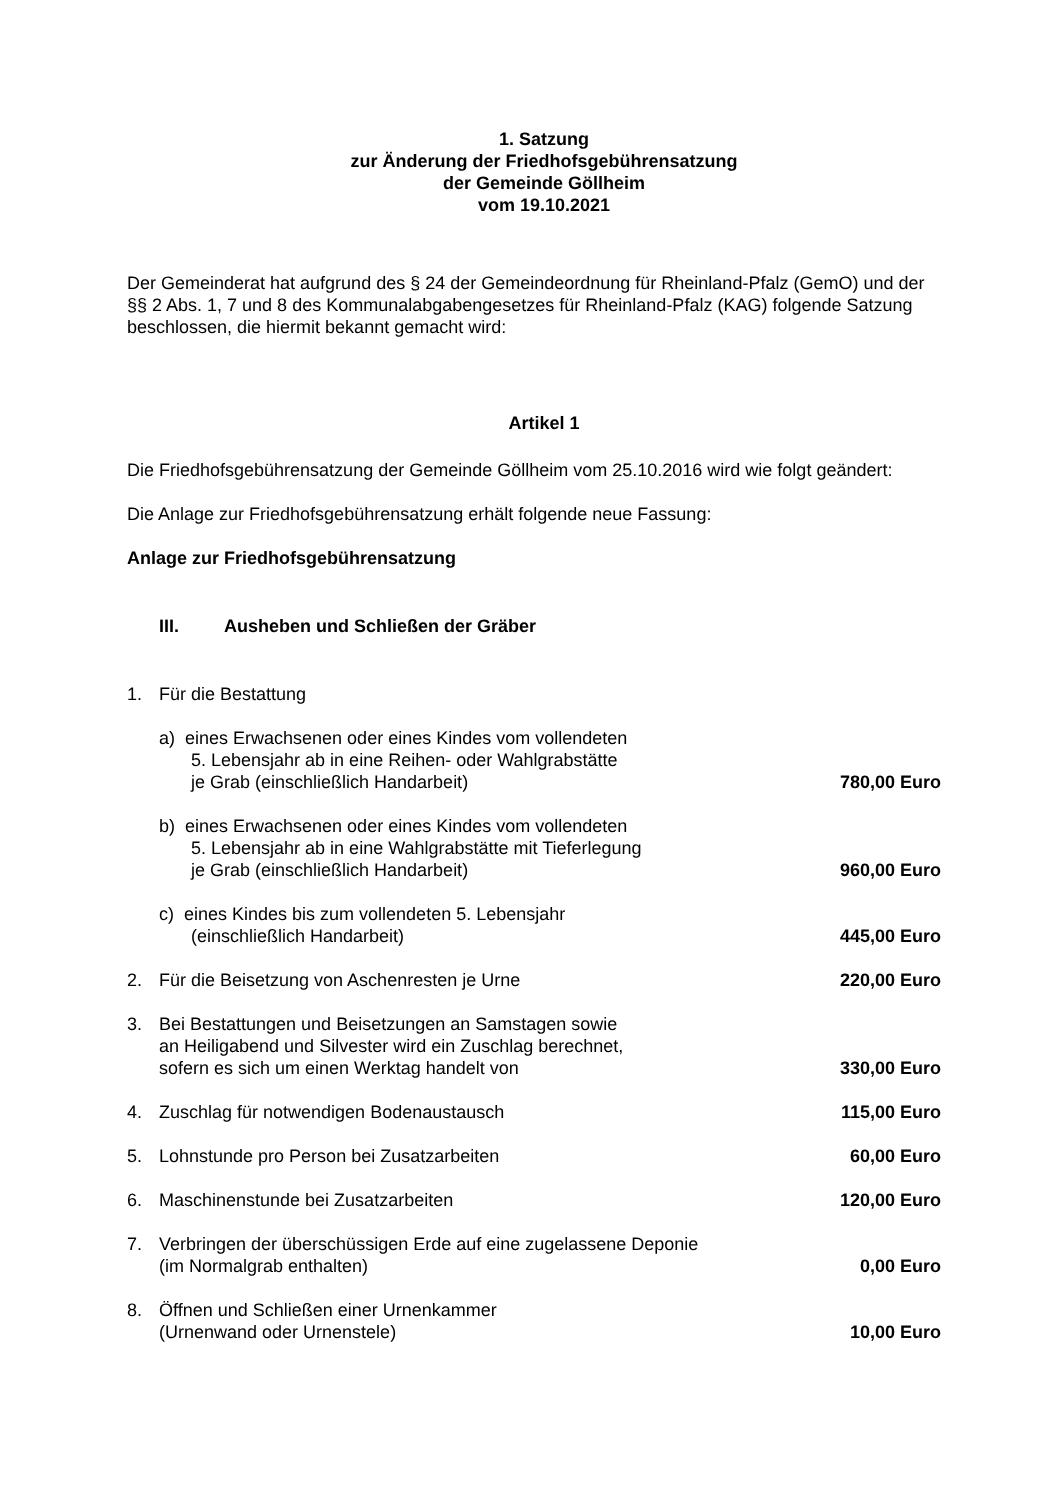1. Satzung
zur Änderung der Friedhofsgebührensatzung
der Gemeinde Göllheim
vom 19.10.2021
Der Gemeinderat hat aufgrund des § 24 der Gemeindeordnung für Rheinland-Pfalz (GemO) und der §§ 2 Abs. 1, 7 und 8 des Kommunalabgabengesetzes für Rheinland-Pfalz (KAG) folgende Satzung beschlossen, die hiermit bekannt gemacht wird:
Artikel 1
Die Friedhofsgebührensatzung der Gemeinde Göllheim vom 25.10.2016 wird wie folgt geändert:
Die Anlage zur Friedhofsgebührensatzung erhält folgende neue Fassung:
Anlage zur Friedhofsgebührensatzung
III. Ausheben und Schließen der Gräber
1. Für die Bestattung
a) eines Erwachsenen oder eines Kindes vom vollendeten
5. Lebensjahr ab in eine Reihen- oder Wahlgrabstätte
je Grab (einschließlich Handarbeit)
780,00 Euro
b) eines Erwachsenen oder eines Kindes vom vollendeten
5. Lebensjahr ab in eine Wahlgrabstätte mit Tieferlegung
je Grab (einschließlich Handarbeit)
960,00 Euro
c) eines Kindes bis zum vollendeten 5. Lebensjahr
(einschließlich Handarbeit)
445,00 Euro
2. Für die Beisetzung von Aschenresten je Urne
220,00 Euro
3. Bei Bestattungen und Beisetzungen an Samstagen sowie
an Heiligabend und Silvester wird ein Zuschlag berechnet,
sofern es sich um einen Werktag handelt von
330,00 Euro
4. Zuschlag für notwendigen Bodenaustausch
115,00 Euro
5. Lohnstunde pro Person bei Zusatzarbeiten
60,00 Euro
6. Maschinenstunde bei Zusatzarbeiten
120,00 Euro
7. Verbringen der überschüssigen Erde auf eine zugelassene Deponie
(im Normalgrab enthalten)
0,00 Euro
8. Öffnen und Schließen einer Urnenkammer
(Urnenwand oder Urnenstele)
10,00 Euro